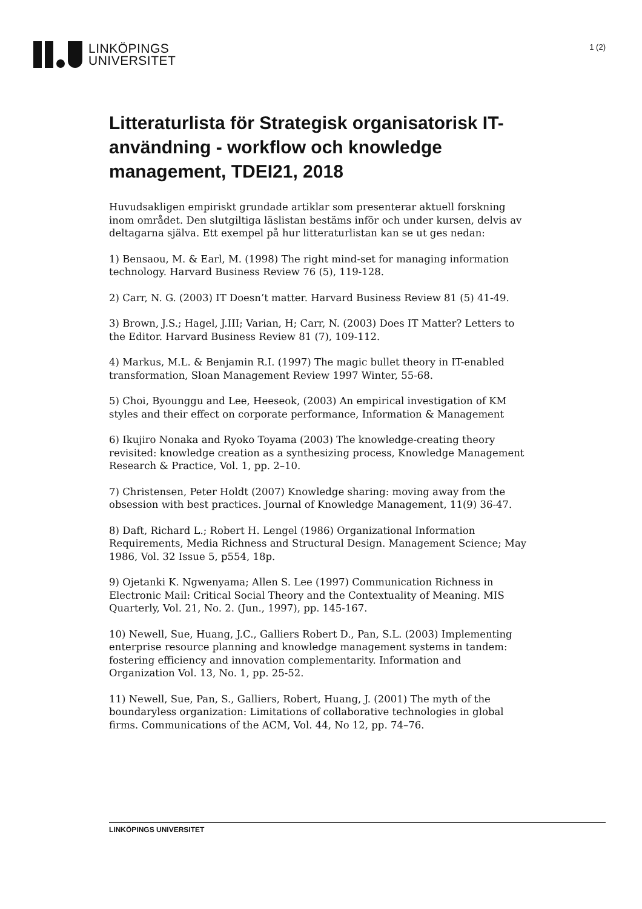LINKÖPINGS
UNIVERSITET
1 (2)
Litteraturlista för Strategisk organisatorisk IT-användning - workflow och knowledge management, TDEI21, 2018
Huvudsakligen empiriskt grundade artiklar som presenterar aktuell forskning inom området. Den slutgiltiga läslistan bestäms inför och under kursen, delvis av deltagarna själva. Ett exempel på hur litteraturlistan kan se ut ges nedan:
1) Bensaou, M. & Earl, M. (1998) The right mind-set for managing information technology. Harvard Business Review 76 (5), 119-128.
2) Carr, N. G. (2003) IT Doesn’t matter. Harvard Business Review 81 (5) 41-49.
3) Brown, J.S.; Hagel, J.III; Varian, H; Carr, N. (2003) Does IT Matter? Letters to the Editor. Harvard Business Review 81 (7), 109-112.
4) Markus, M.L. & Benjamin R.I. (1997) The magic bullet theory in IT-enabled transformation, Sloan Management Review 1997 Winter, 55-68.
5) Choi, Byounggu and Lee, Heeseok, (2003) An empirical investigation of KM styles and their effect on corporate performance, Information & Management
6) Ikujiro Nonaka and Ryoko Toyama (2003) The knowledge-creating theory revisited: knowledge creation as a synthesizing process, Knowledge Management Research & Practice, Vol. 1, pp. 2–10.
7) Christensen, Peter Holdt (2007) Knowledge sharing: moving away from the obsession with best practices. Journal of Knowledge Management, 11(9) 36-47.
8) Daft, Richard L.; Robert H. Lengel (1986) Organizational Information Requirements, Media Richness and Structural Design. Management Science; May 1986, Vol. 32 Issue 5, p554, 18p.
9) Ojetanki K. Ngwenyama; Allen S. Lee (1997) Communication Richness in Electronic Mail: Critical Social Theory and the Contextuality of Meaning. MIS Quarterly, Vol. 21, No. 2. (Jun., 1997), pp. 145-167.
10) Newell, Sue, Huang, J.C., Galliers Robert D., Pan, S.L. (2003) Implementing enterprise resource planning and knowledge management systems in tandem: fostering efficiency and innovation complementarity. Information and Organization Vol. 13, No. 1, pp. 25-52.
11) Newell, Sue, Pan, S., Galliers, Robert, Huang, J. (2001) The myth of the boundaryless organization: Limitations of collaborative technologies in global firms. Communications of the ACM, Vol. 44, No 12, pp. 74–76.
LINKÖPINGS UNIVERSITET